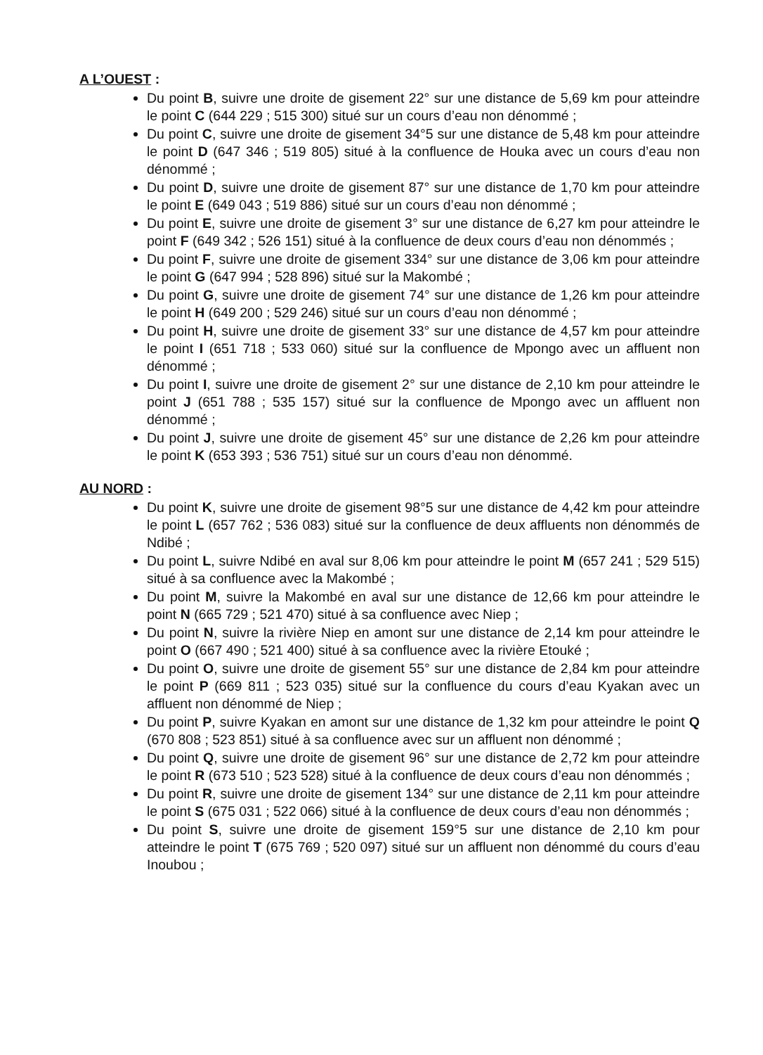A L’OUEST :
Du point B, suivre une droite de gisement 22° sur une distance de 5,69 km pour atteindre le point C (644 229 ; 515 300) situé sur un cours d’eau non dénommé ;
Du point C, suivre une droite de gisement 34°5 sur une distance de 5,48 km pour atteindre le point D (647 346 ; 519 805) situé à la confluence de Houka avec un cours d’eau non dénommé ;
Du point D, suivre une droite de gisement 87° sur une distance de 1,70 km pour atteindre le point E (649 043 ; 519 886) situé sur un cours d’eau non dénommé ;
Du point E, suivre une droite de gisement 3° sur une distance de 6,27 km pour atteindre le point F (649 342 ; 526 151) situé à la confluence de deux cours d’eau non dénommés ;
Du point F, suivre une droite de gisement 334° sur une distance de 3,06 km pour atteindre le point G (647 994 ; 528 896) situé sur la Makombé ;
Du point G, suivre une droite de gisement 74° sur une distance de 1,26 km pour atteindre le point H (649 200 ; 529 246) situé sur un cours d’eau non dénommé ;
Du point H, suivre une droite de gisement 33° sur une distance de 4,57 km pour atteindre le point I (651 718 ; 533 060) situé sur la confluence de Mpongo avec un affluent non dénommé ;
Du point I, suivre une droite de gisement 2° sur une distance de 2,10 km pour atteindre le point J (651 788 ; 535 157) situé sur la confluence de Mpongo avec un affluent non dénommé ;
Du point J, suivre une droite de gisement 45° sur une distance de 2,26 km pour atteindre le point K (653 393 ; 536 751) situé sur un cours d’eau non dénommé.
AU NORD :
Du point K, suivre une droite de gisement 98°5 sur une distance de 4,42 km pour atteindre le point L (657 762 ; 536 083) situé sur la confluence de deux affluents non dénommés de Ndibé ;
Du point L, suivre Ndibé en aval sur 8,06 km pour atteindre le point M (657 241 ; 529 515) situé à sa confluence avec la Makombé ;
Du point M, suivre la Makombé en aval sur une distance de 12,66 km pour atteindre le point N (665 729 ; 521 470) situé à sa confluence avec Niep ;
Du point N, suivre la rivière Niep en amont sur une distance de 2,14 km pour atteindre le point O (667 490 ; 521 400) situé à sa confluence avec la rivière Etouké ;
Du point O, suivre une droite de gisement 55° sur une distance de 2,84 km pour atteindre le point P (669 811 ; 523 035) situé sur la confluence du cours d’eau Kyakan avec un affluent non dénommé de Niep ;
Du point P, suivre Kyakan en amont sur une distance de 1,32 km pour atteindre le point Q (670 808 ; 523 851) situé à sa confluence avec sur un affluent non dénommé ;
Du point Q, suivre une droite de gisement 96° sur une distance de 2,72 km pour atteindre le point R (673 510 ; 523 528) situé à la confluence de deux cours d’eau non dénommés ;
Du point R, suivre une droite de gisement 134° sur une distance de 2,11 km pour atteindre le point S (675 031 ; 522 066) situé à la confluence de deux cours d’eau non dénommés ;
Du point S, suivre une droite de gisement 159°5 sur une distance de 2,10 km pour atteindre le point T (675 769 ; 520 097) situé sur un affluent non dénommé du cours d’eau Inoubou ;